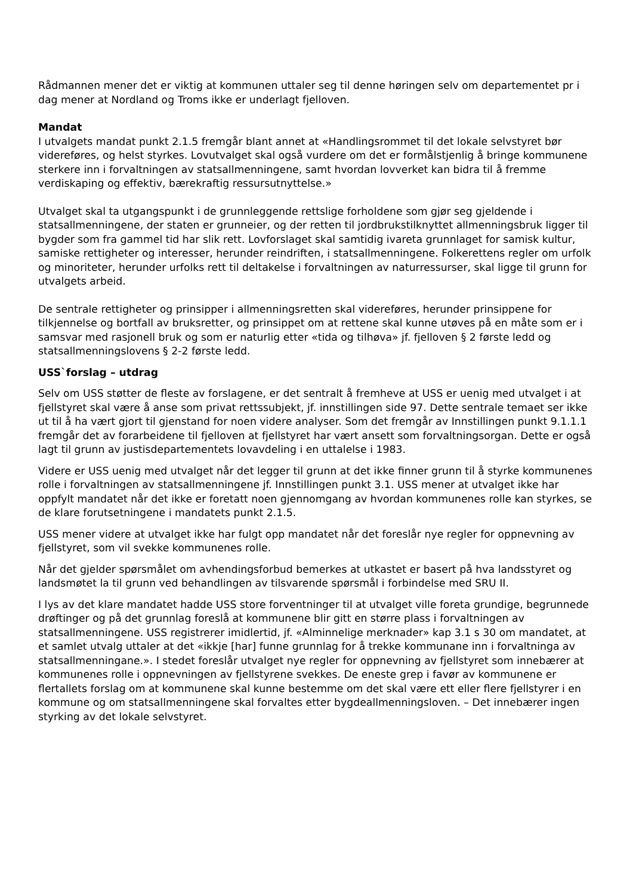Rådmannen mener det er viktig at kommunen uttaler seg til denne høringen selv om departementet pr i dag mener at Nordland og Troms ikke er underlagt fjelloven.
Mandat
I utvalgets mandat punkt 2.1.5 fremgår blant annet at «Handlingsrommet til det lokale selvstyret bør videreføres, og helst styrkes. Lovutvalget skal også vurdere om det er formålstjenlig å bringe kommunene sterkere inn i forvaltningen av statsallmenningene, samt hvordan lovverket kan bidra til å fremme verdiskaping og effektiv, bærekraftig ressursutnyttelse.»
Utvalget skal ta utgangspunkt i de grunnleggende rettslige forholdene som gjør seg gjeldende i statsallmenningene, der staten er grunneier, og der retten til jordbrukstilknyttet allmenningsbruk ligger til bygder som fra gammel tid har slik rett. Lovforslaget skal samtidig ivareta grunnlaget for samisk kultur, samiske rettigheter og interesser, herunder reindriften, i statsallmenningene. Folkerettens regler om urfolk og minoriteter, herunder urfolks rett til deltakelse i forvaltningen av naturressurser, skal ligge til grunn for utvalgets arbeid.
De sentrale rettigheter og prinsipper i allmenningsretten skal videreføres, herunder prinsippene for tilkjennelse og bortfall av bruksretter, og prinsippet om at rettene skal kunne utøves på en måte som er i samsvar med rasjonell bruk og som er naturlig etter «tida og tilhøva» jf. fjelloven § 2 første ledd og statsallmenningslovens § 2-2 første ledd.
USS`forslag – utdrag
Selv om USS støtter de fleste av forslagene, er det sentralt å fremheve at USS er uenig med utvalget i at fjellstyret skal være å anse som privat rettssubjekt, jf. innstillingen side 97. Dette sentrale temaet ser ikke ut til å ha vært gjort til gjenstand for noen videre analyser. Som det fremgår av Innstillingen punkt 9.1.1.1 fremgår det av forarbeidene til fjelloven at fjellstyret har vært ansett som forvaltningsorgan. Dette er også lagt til grunn av justisdepartementets lovavdeling i en uttalelse i 1983.
Videre er USS uenig med utvalget når det legger til grunn at det ikke finner grunn til å styrke kommunenes rolle i forvaltningen av statsallmenningene jf. Innstillingen punkt 3.1. USS mener at utvalget ikke har oppfylt mandatet når det ikke er foretatt noen gjennomgang av hvordan kommunenes rolle kan styrkes, se de klare forutsetningene i mandatets punkt 2.1.5.
USS mener videre at utvalget ikke har fulgt opp mandatet når det foreslår nye regler for oppnevning av fjellstyret, som vil svekke kommunenes rolle.
Når det gjelder spørsmålet om avhendingsforbud bemerkes at utkastet er basert på hva landsstyret og landsmøtet la til grunn ved behandlingen av tilsvarende spørsmål i forbindelse med SRU II.
I lys av det klare mandatet hadde USS store forventninger til at utvalget ville foreta grundige, begrunnede drøftinger og på det grunnlag foreslå at kommunene blir gitt en større plass i forvaltningen av statsallmenningene. USS registrerer imidlertid, jf. «Alminnelige merknader» kap 3.1 s 30 om mandatet, at et samlet utvalg uttaler at det «ikkje [har] funne grunnlag for å trekke kommunane inn i forvaltninga av statsallmenningane.». I stedet foreslår utvalget nye regler for oppnevning av fjellstyret som innebærer at kommunenes rolle i oppnevningen av fjellstyrene svekkes. De eneste grep i favør av kommunene er flertallets forslag om at kommunene skal kunne bestemme om det skal være ett eller flere fjellstyrer i en kommune og om statsallmenningene skal forvaltes etter bygdeallmenningsloven. – Det innebærer ingen styrking av det lokale selvstyret.